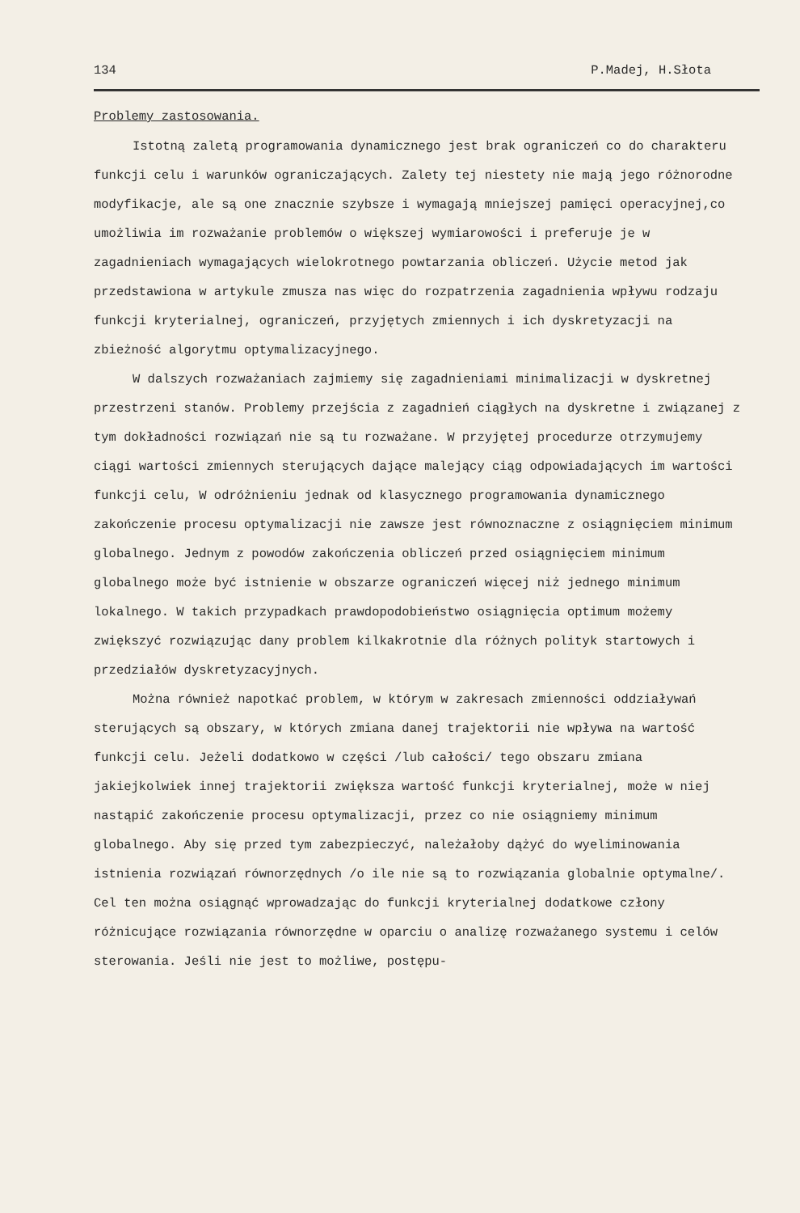134 P.Madej, H.Słota
Problemy zastosowania.
Istotną zaletą programowania dynamicznego jest brak ograniczeń co do charakteru funkcji celu i warunków ograniczających. Zalety tej niestety nie mają jego różnorodne modyfikacje, ale są one znacznie szybsze i wymagają mniejszej pamięci operacyjnej,co umożliwia im rozważanie problemów o większej wymiarowości i preferuje je w zagadnieniach wymagających wielokrotnego powtarzania obliczeń. Użycie metod jak przedstawiona w artykule zmusza nas więc do rozpatrzenia zagadnienia wpływu rodzaju funkcji kryterialnej, ograniczeń, przyjętych zmiennych i ich dyskretyzacji na zbieżność algorytmu optymalizacyjnego.
W dalszych rozważaniach zajmiemy się zagadnieniami minimalizacji w dyskretnej przestrzeni stanów. Problemy przejścia z zagadnień ciągłych na dyskretne i związanej z tym dokładności rozwiązań nie są tu rozważane. W przyjętej procedurze otrzymujemy ciągi wartości zmiennych sterujących dające malejący ciąg odpowiadających im wartości funkcji celu, W odróżnieniu jednak od klasycznego programowania dynamicznego zakończenie procesu optymalizacji nie zawsze jest równoznaczne z osiągnięciem minimum globalnego. Jednym z powodów zakończenia obliczeń przed osiągnięciem minimum globalnego może być istnienie w obszarze ograniczeń więcej niż jednego minimum lokalnego. W takich przypadkach prawdopodobieństwo osiągnięcia optimum możemy zwiększyć rozwiązując dany problem kilkakrotnie dla różnych polityk startowych i przedziałów dyskretyzacyjnych.
Można również napotkać problem, w którym w zakresach zmienności oddziaływań sterujących są obszary, w których zmiana danej trajektorii nie wpływa na wartość funkcji celu. Jeżeli dodatkowo w części /lub całości/ tego obszaru zmiana jakiejkolwiek innej trajektorii zwiększa wartość funkcji kryterialnej, może w niej nastąpić zakończenie procesu optymalizacji, przez co nie osiągniemy minimum globalnego. Aby się przed tym zabezpieczyć, należałoby dążyć do wyeliminowania istnienia rozwiązań równorzędnych /o ile nie są to rozwiązania globalnie optymalne/. Cel ten można osiągnąć wprowadzając do funkcji kryterialnej dodatkowe człony różnicujące rozwiązania równorzędne w oparciu o analizę rozważanego systemu i celów sterowania. Jeśli nie jest to możliwe, postępu-